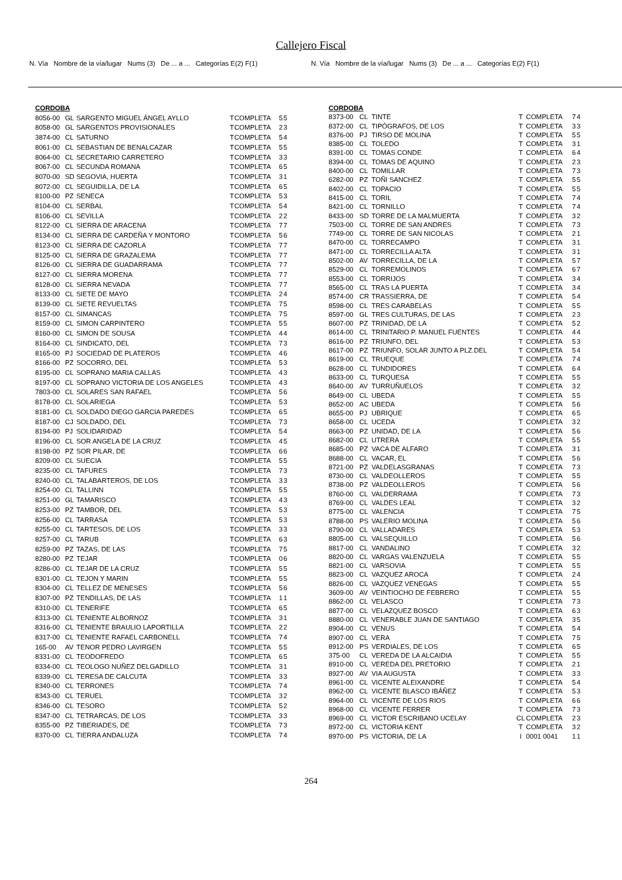Callejero Fiscal
N. Vía Nombre de la vía/lugar Nums (3) De ... a ... Categorías E(2) F(1)
N. Vía Nombre de la vía/lugar Nums (3) De ... a ... Categorías E(2) F(1)
| CORDOBA | | | | | | |
| 8056-00 | GL | SARGENTO MIGUEL ÁNGEL AYLLO | T | COMPLETA | 5 | 5 |
| 8058-00 | GL | SARGENTOS PROVISIONALES | T | COMPLETA | 2 | 3 |
| 3874-00 | CL | SATURNO | T | COMPLETA | 5 | 4 |
| 8061-00 | CL | SEBASTIAN DE BENALCAZAR | T | COMPLETA | 5 | 5 |
| 8064-00 | CL | SECRETARIO CARRETERO | T | COMPLETA | 3 | 3 |
| 8067-00 | CL | SECUNDA ROMANA | T | COMPLETA | 6 | 5 |
| 8070-00 | SD | SEGOVIA, HUERTA | T | COMPLETA | 3 | 1 |
| 8072-00 | CL | SEGUIDILLA, DE LA | T | COMPLETA | 6 | 5 |
| 8100-00 | PZ | SENECA | T | COMPLETA | 5 | 3 |
| 8104-00 | CL | SERBAL | T | COMPLETA | 5 | 4 |
| 8106-00 | CL | SEVILLA | T | COMPLETA | 2 | 2 |
| 8122-00 | CL | SIERRA DE ARACENA | T | COMPLETA | 7 | 7 |
| 8134-00 | CL | SIERRA DE CARDEÑA Y MONTORO | T | COMPLETA | 5 | 6 |
| 8123-00 | CL | SIERRA DE CAZORLA | T | COMPLETA | 7 | 7 |
| 8125-00 | CL | SIERRA DE GRAZALEMA | T | COMPLETA | 7 | 7 |
| 8126-00 | CL | SIERRA DE GUADARRAMA | T | COMPLETA | 7 | 7 |
| 8127-00 | CL | SIERRA MORENA | T | COMPLETA | 7 | 7 |
| 8128-00 | CL | SIERRA NEVADA | T | COMPLETA | 7 | 7 |
| 8133-00 | CL | SIETE DE MAYO | T | COMPLETA | 2 | 4 |
| 8139-00 | CL | SIETE REVUELTAS | T | COMPLETA | 7 | 5 |
| 8157-00 | CL | SIMANCAS | T | COMPLETA | 7 | 5 |
| 8159-00 | CL | SIMON CARPINTERO | T | COMPLETA | 5 | 5 |
| 8160-00 | CL | SIMON DE SOUSA | T | COMPLETA | 4 | 4 |
| 8164-00 | CL | SINDICATO, DEL | T | COMPLETA | 7 | 3 |
| 8165-00 | PJ | SOCIEDAD DE PLATEROS | T | COMPLETA | 4 | 6 |
| 8166-00 | PZ | SOCORRO, DEL | T | COMPLETA | 5 | 3 |
| 8195-00 | CL | SOPRANO MARIA CALLAS | T | COMPLETA | 4 | 3 |
| 8197-00 | CL | SOPRANO VICTORIA DE LOS ANGELES | T | COMPLETA | 4 | 3 |
| 7803-00 | CL | SOLARES SAN RAFAEL | T | COMPLETA | 5 | 6 |
| 8178-00 | CL | SOLARIEGA | T | COMPLETA | 5 | 3 |
| 8181-00 | CL | SOLDADO DIEGO GARCIA PAREDES | T | COMPLETA | 6 | 5 |
| 8187-00 | CJ | SOLDADO, DEL | T | COMPLETA | 7 | 3 |
| 8194-00 | PJ | SOLIDARIDAD | T | COMPLETA | 5 | 4 |
| 8196-00 | CL | SOR ANGELA DE LA CRUZ | T | COMPLETA | 4 | 5 |
| 8198-00 | PZ | SOR PILAR, DE | T | COMPLETA | 6 | 6 |
| 8209-00 | CL | SUECIA | T | COMPLETA | 5 | 5 |
| 8235-00 | CL | TAFURES | T | COMPLETA | 7 | 3 |
| 8240-00 | CL | TALABARTEROS, DE LOS | T | COMPLETA | 3 | 3 |
| 8254-00 | CL | TALLINN | T | COMPLETA | 5 | 5 |
| 8251-00 | GL | TAMARISCO | T | COMPLETA | 4 | 3 |
| 8253-00 | PZ | TAMBOR, DEL | T | COMPLETA | 5 | 3 |
| 8256-00 | CL | TARRASA | T | COMPLETA | 5 | 3 |
| 8255-00 | CL | TARTESOS, DE LOS | T | COMPLETA | 3 | 3 |
| 8257-00 | CL | TARUB | T | COMPLETA | 6 | 3 |
| 8259-00 | PZ | TAZAS, DE LAS | T | COMPLETA | 7 | 5 |
| 8280-00 | PZ | TEJAR | T | COMPLETA | 0 | 6 |
| 8286-00 | CL | TEJAR DE LA CRUZ | T | COMPLETA | 5 | 5 |
| 8301-00 | CL | TEJON Y MARIN | T | COMPLETA | 5 | 5 |
| 8304-00 | CL | TELLEZ DE MENESES | T | COMPLETA | 5 | 6 |
| 8307-00 | PZ | TENDILLAS, DE LAS | T | COMPLETA | 1 | 1 |
| 8310-00 | CL | TENERIFE | T | COMPLETA | 6 | 5 |
| 8313-00 | CL | TENIENTE ALBORNOZ | T | COMPLETA | 3 | 1 |
| 8316-00 | CL | TENIENTE BRAULIO LAPORTILLA | T | COMPLETA | 2 | 2 |
| 8317-00 | CL | TENIENTE RAFAEL CARBONELL | T | COMPLETA | 7 | 4 |
| 165-00 | AV | TENOR PEDRO LAVIRGEN | T | COMPLETA | 5 | 5 |
| 8331-00 | CL | TEODOFREDO | T | COMPLETA | 6 | 5 |
| 8334-00 | CL | TEOLOGO NUÑEZ DELGADILLO | T | COMPLETA | 3 | 1 |
| 8339-00 | CL | TERESA DE CALCUTA | T | COMPLETA | 3 | 3 |
| 8340-00 | CL | TERRONES | T | COMPLETA | 7 | 4 |
| 8343-00 | CL | TERUEL | T | COMPLETA | 3 | 2 |
| 8346-00 | CL | TESORO | T | COMPLETA | 5 | 2 |
| 8347-00 | CL | TETRARCAS, DE LOS | T | COMPLETA | 3 | 3 |
| 8355-00 | PZ | TIBERIADES, DE | T | COMPLETA | 7 | 3 |
| 8370-00 | CL | TIERRA ANDALUZA | T | COMPLETA | 7 | 4 |
| CORDOBA | | | | | | |
| 8373-00 | CL | TINTE | T | COMPLETA | 7 | 4 |
| 8372-00 | CL | TIPÓGRAFOS, DE LOS | T | COMPLETA | 3 | 3 |
| 8376-00 | PJ | TIRSO DE MOLINA | T | COMPLETA | 5 | 5 |
| 8385-00 | CL | TOLEDO | T | COMPLETA | 3 | 1 |
| 8391-00 | CL | TOMAS CONDE | T | COMPLETA | 6 | 4 |
| 8394-00 | CL | TOMAS DE AQUINO | T | COMPLETA | 2 | 3 |
| 8400-00 | CL | TOMILLAR | T | COMPLETA | 7 | 3 |
| 6282-00 | PZ | TOÑI SANCHEZ | T | COMPLETA | 5 | 5 |
| 8402-00 | CL | TOPACIO | T | COMPLETA | 5 | 5 |
| 8415-00 | CL | TORIL | T | COMPLETA | 7 | 4 |
| 8421-00 | CL | TORNILLO | T | COMPLETA | 7 | 4 |
| 8433-00 | SD | TORRE DE LA MALMUERTA | T | COMPLETA | 3 | 2 |
| 7503-00 | CL | TORRE DE SAN ANDRES | T | COMPLETA | 7 | 3 |
| 7749-00 | CL | TORRE DE SAN NICOLAS | T | COMPLETA | 2 | 1 |
| 8470-00 | CL | TORRECAMPO | T | COMPLETA | 3 | 1 |
| 8471-00 | CL | TORRECILLA ALTA | T | COMPLETA | 3 | 1 |
| 8502-00 | AV | TORRECILLA, DE LA | T | COMPLETA | 5 | 7 |
| 8529-00 | CL | TORREMOLINOS | T | COMPLETA | 6 | 7 |
| 8553-00 | CL | TORRIJOS | T | COMPLETA | 3 | 4 |
| 8565-00 | CL | TRAS LA PUERTA | T | COMPLETA | 3 | 4 |
| 8574-00 | CR | TRASSIERRA, DE | T | COMPLETA | 5 | 4 |
| 8598-00 | CL | TRES CARABELAS | T | COMPLETA | 5 | 5 |
| 8597-00 | GL | TRES CULTURAS, DE LAS | T | COMPLETA | 2 | 3 |
| 8607-00 | PZ | TRINIDAD, DE LA | T | COMPLETA | 5 | 2 |
| 8614-00 | CL | TRINITARIO P. MANUEL FUENTES | T | COMPLETA | 4 | 4 |
| 8616-00 | PZ | TRIUNFO, DEL | T | COMPLETA | 5 | 3 |
| 8617-00 | PZ | TRIUNFO, SOLAR JUNTO A PLZ.DEL | T | COMPLETA | 5 | 4 |
| 8619-00 | CL | TRUEQUE | T | COMPLETA | 7 | 4 |
| 8628-00 | CL | TUNDIDORES | T | COMPLETA | 6 | 4 |
| 8633-00 | CL | TURQUESA | T | COMPLETA | 5 | 5 |
| 8640-00 | AV | TURRUÑUELOS | T | COMPLETA | 3 | 2 |
| 8649-00 | CL | UBEDA | T | COMPLETA | 5 | 5 |
| 8652-00 | AC | UBEDA | T | COMPLETA | 5 | 6 |
| 8655-00 | PJ | UBRIQUE | T | COMPLETA | 6 | 5 |
| 8658-00 | CL | UCEDA | T | COMPLETA | 3 | 2 |
| 8663-00 | PZ | UNIDAD, DE LA | T | COMPLETA | 5 | 6 |
| 8682-00 | CL | UTRERA | T | COMPLETA | 5 | 5 |
| 8685-00 | PZ | VACA DE ALFARO | T | COMPLETA | 3 | 1 |
| 8688-00 | CL | VACAR, EL | T | COMPLETA | 5 | 6 |
| 8721-00 | PZ | VALDELASGRANAS | T | COMPLETA | 7 | 3 |
| 8730-00 | CL | VALDEOLLEROS | T | COMPLETA | 5 | 5 |
| 8738-00 | PZ | VALDEOLLEROS | T | COMPLETA | 5 | 6 |
| 8760-00 | CL | VALDERRAMA | T | COMPLETA | 7 | 3 |
| 8769-00 | CL | VALDES LEAL | T | COMPLETA | 3 | 2 |
| 8775-00 | CL | VALENCIA | T | COMPLETA | 7 | 5 |
| 8788-00 | PS | VALERIO MOLINA | T | COMPLETA | 5 | 6 |
| 8790-00 | CL | VALLADARES | T | COMPLETA | 5 | 3 |
| 8805-00 | CL | VALSEQUILLO | T | COMPLETA | 5 | 6 |
| 8817-00 | CL | VANDALINO | T | COMPLETA | 3 | 2 |
| 8820-00 | CL | VARGAS VALENZUELA | T | COMPLETA | 5 | 5 |
| 8821-00 | CL | VARSOVIA | T | COMPLETA | 5 | 5 |
| 8823-00 | CL | VAZQUEZ AROCA | T | COMPLETA | 2 | 4 |
| 8826-00 | CL | VAZQUEZ VENEGAS | T | COMPLETA | 5 | 5 |
| 3609-00 | AV | VEINTIOCHO DE FEBRERO | T | COMPLETA | 5 | 5 |
| 8862-00 | CL | VELASCO | T | COMPLETA | 7 | 3 |
| 8877-00 | CL | VELAZQUEZ BOSCO | T | COMPLETA | 6 | 3 |
| 8880-00 | CL | VENERABLE JUAN DE SANTIAGO | T | COMPLETA | 3 | 5 |
| 8904-00 | CL | VENUS | T | COMPLETA | 5 | 4 |
| 8907-00 | CL | VERA | T | COMPLETA | 7 | 5 |
| 8912-00 | PS | VERDIALES, DE LOS | T | COMPLETA | 6 | 5 |
| 375-00 | CL | VEREDA DE LA ALCAIDIA | T | COMPLETA | 5 | 5 |
| 8910-00 | CL | VEREDA DEL PRETORIO | T | COMPLETA | 2 | 1 |
| 8927-00 | AV | VIA AUGUSTA | T | COMPLETA | 3 | 3 |
| 8961-00 | CL | VICENTE ALEIXANDRE | T | COMPLETA | 5 | 4 |
| 8962-00 | CL | VICENTE BLASCO IBÁÑEZ | T | COMPLETA | 5 | 3 |
| 8964-00 | CL | VICENTE DE LOS RIOS | T | COMPLETA | 6 | 6 |
| 8968-00 | CL | VICENTE FERRER | T | COMPLETA | 7 | 3 |
| 8969-00 | CL | VICTOR ESCRIBANO UCELAY | CL | COMPLETA | 2 | 3 |
| 8972-00 | CL | VICTORIA KENT | T | COMPLETA | 3 | 2 |
| 8970-00 | PS | VICTORIA, DE LA | I | 0001 0041 | 1 | 1 |
264